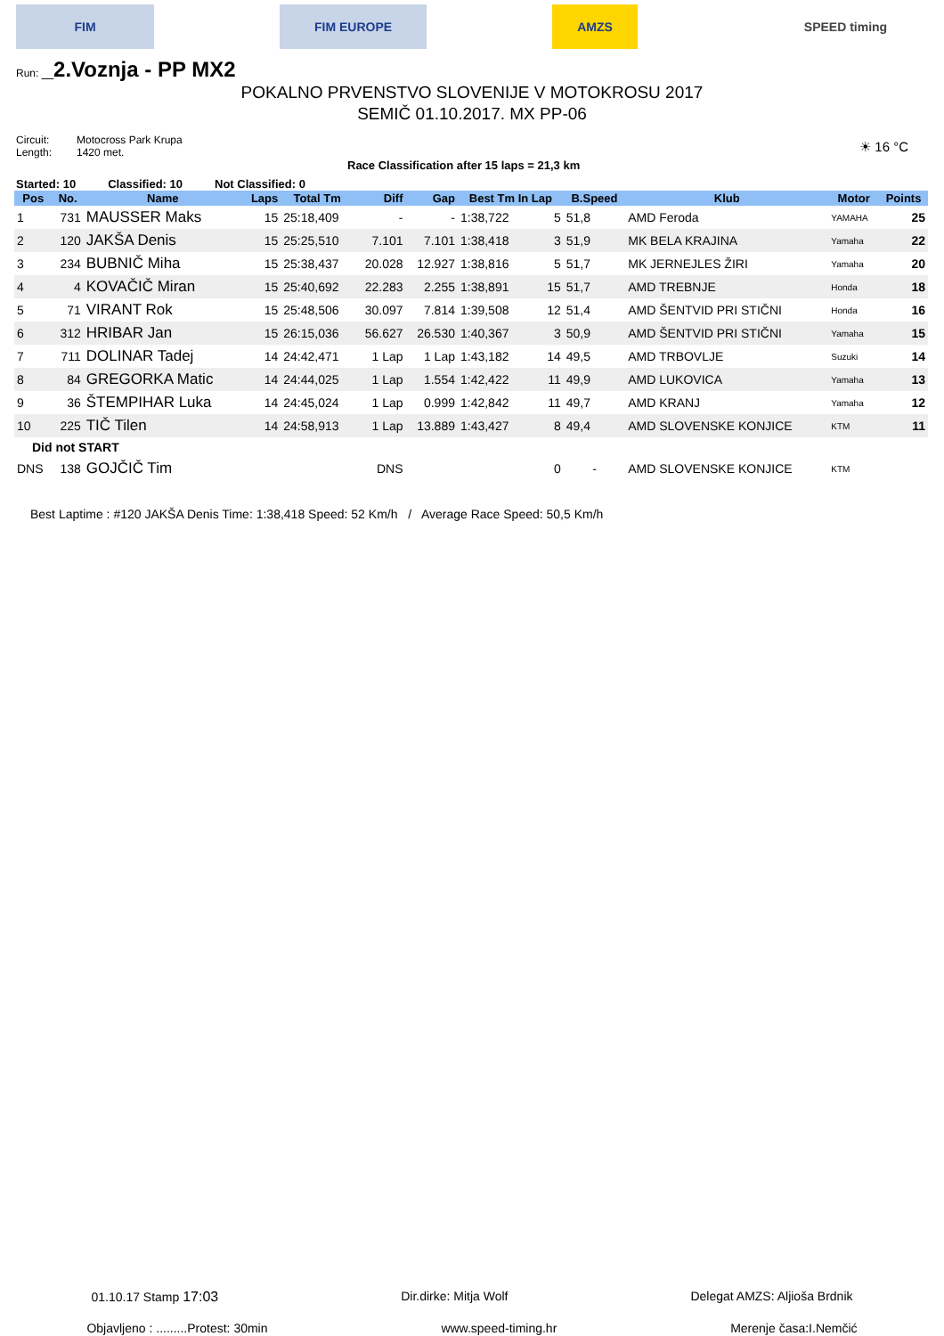FIM FIM EUROPE AMZS SPEED timing
Run: _2.Voznja - PP MX2
POKALNO PRVENSTVO SLOVENIJE V MOTOKROSU 2017
SEMIČ 01.10.2017. MX PP-06
Circuit: Motocross Park Krupa Length: 1420 met.
Race Classification after 15 laps = 21,3 km ☀ 16 °C
Started: 10 Classified: 10 Not Classified: 0
| Pos | No. | Name | Laps | Total Tm | Diff | Gap | Best Tm In Lap | | B.Speed | Klub | Motor | Points |
| --- | --- | --- | --- | --- | --- | --- | --- | --- | --- | --- | --- | --- |
| 1 | 731 | MAUSSER Maks | 15 | 25:18,409 | - | - | 1:38,722 | 5 | 51,8 | AMD Feroda | YAMAHA | 25 |
| 2 | 120 | JAKŠA Denis | 15 | 25:25,510 | 7.101 | 7.101 | 1:38,418 | 3 | 51,9 | MK BELA KRAJINA | Yamaha | 22 |
| 3 | 234 | BUBNIČ Miha | 15 | 25:38,437 | 20.028 | 12.927 | 1:38,816 | 5 | 51,7 | MK JERNEJLES ŽIRI | Yamaha | 20 |
| 4 | 4 | KOVAČIČ Miran | 15 | 25:40,692 | 22.283 | 2.255 | 1:38,891 | 15 | 51,7 | AMD TREBNJE | Honda | 18 |
| 5 | 71 | VIRANT Rok | 15 | 25:48,506 | 30.097 | 7.814 | 1:39,508 | 12 | 51,4 | AMD ŠENTVID PRI STIČNI | Honda | 16 |
| 6 | 312 | HRIBAR Jan | 15 | 26:15,036 | 56.627 | 26.530 | 1:40,367 | 3 | 50,9 | AMD ŠENTVID PRI STIČNI | Yamaha | 15 |
| 7 | 711 | DOLINAR Tadej | 14 | 24:42,471 | 1 Lap | 1 Lap | 1:43,182 | 14 | 49,5 | AMD TRBOVLJE | Suzuki | 14 |
| 8 | 84 | GREGORKA Matic | 14 | 24:44,025 | 1 Lap | 1.554 | 1:42,422 | 11 | 49,9 | AMD LUKOVICA | Yamaha | 13 |
| 9 | 36 | ŠTEMPIHAR Luka | 14 | 24:45,024 | 1 Lap | 0.999 | 1:42,842 | 11 | 49,7 | AMD KRANJ | Yamaha | 12 |
| 10 | 225 | TIČ Tilen | 14 | 24:58,913 | 1 Lap | 13.889 | 1:43,427 | 8 | 49,4 | AMD SLOVENSKE KONJICE | KTM | 11 |
| Did not START | | | | | | | | | | | | |
| DNS | 138 | GOJČIČ Tim | | | DNS | | | 0 | - | AMD SLOVENSKE KONJICE | KTM | |
Best Laptime : #120 JAKŠA Denis Time: 1:38,418 Speed: 52 Km/h / Average Race Speed: 50,5 Km/h
01.10.17 Stamp 17:03 Dir.dirke: Mitja Wolf Delegat AMZS: Aljioša Brdnik
Objavljeno : .........Protest: 30min www.speed-timing.hr Merenje časa:I.Nemčić